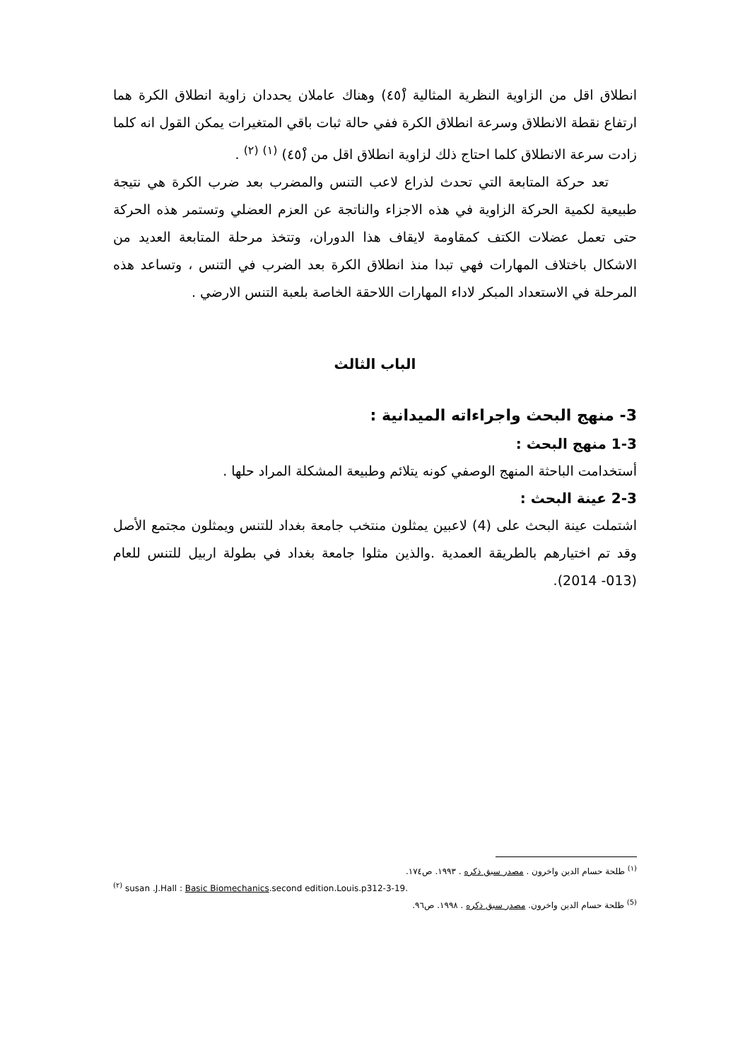انطلاق اقل من الزاوية النظرية المثالية (٤٥ْ) وهناك عاملان يحددان زاوية انطلاق الكرة هما ارتفاع نقطة الانطلاق وسرعة انطلاق الكرة ففي حالة ثبات باقي المتغيرات يمكن القول انه كلما زادت سرعة الانطلاق كلما احتاج ذلك لزاوية انطلاق اقل من (٤٥ْ) <sup>(١)</sup> <sup>(٢)</sup> .
تعد حركة المتابعة التي تحدث لذراع لاعب التنس والمضرب بعد ضرب الكرة هي نتيجة طبيعية لكمية الحركة الزاوية في هذه الاجزاء والناتجة عن العزم العضلي وتستمر هذه الحركة حتى تعمل عضلات الكتف كمقاومة لايقاف هذا الدوران، وتتخذ مرحلة المتابعة العديد من الاشكال باختلاف المهارات فهي تبدا منذ انطلاق الكرة بعد الضرب في التنس ، وتساعد هذه المرحلة في الاستعداد المبكر لاداء المهارات اللاحقة الخاصة بلعبة التنس الارضي .
الباب الثالث
3- منهج البحث واجراءاته الميدانية :
1-3 منهج البحث :
أستخدامت الباحثة المنهج الوصفي كونه يتلائم وطبيعة المشكلة المراد حلها .
2-3 عينة البحث :
اشتملت عينة البحث على (4) لاعبين يمثلون منتخب جامعة بغداد للتنس ويمثلون مجتمع الأصل وقد تم اختيارهم بالطريقة العمدية .والذين مثلوا جامعة بغداد في بطولة اربيل للتنس للعام (013- 2014).
<sup>(١)</sup> طلحة حسام الدين واخرون . مصدر سبق ذكره . ١٩٩٣. ص١٧٤.
<sup>(٢)</sup> susan .J.Hall : Basic Biomechanics.second edition.Louis.p312-3-19.
<sup>(5)</sup> طلحة حسام الدين واخرون. مصدر سبق ذكره . ١٩٩٨. ص٩٦.